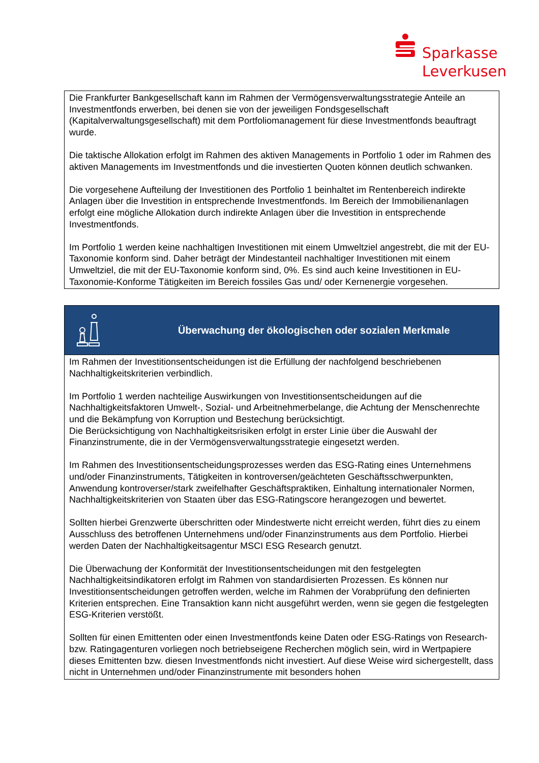Sparkasse
Leverkusen
Die Frankfurter Bankgesellschaft kann im Rahmen der Vermögensverwaltungsstrategie Anteile an Investmentfonds erwerben, bei denen sie von der jeweiligen Fondsgesellschaft (Kapitalverwaltungsgesellschaft) mit dem Portfoliomanagement für diese Investmentfonds beauftragt wurde.
Die taktische Allokation erfolgt im Rahmen des aktiven Managements in Portfolio 1 oder im Rahmen des aktiven Managements im Investmentfonds und die investierten Quoten können deutlich schwanken.
Die vorgesehene Aufteilung der Investitionen des Portfolio 1 beinhaltet im Rentenbereich indirekte Anlagen über die Investition in entsprechende Investmentfonds. Im Bereich der Immobilienanlagen erfolgt eine mögliche Allokation durch indirekte Anlagen über die Investition in entsprechende Investmentfonds.
Im Portfolio 1 werden keine nachhaltigen Investitionen mit einem Umweltziel angestrebt, die mit der EU-Taxonomie konform sind. Daher beträgt der Mindestanteil nachhaltiger Investitionen mit einem Umweltziel, die mit der EU-Taxonomie konform sind, 0%. Es sind auch keine Investitionen in EU-Taxonomie-Konforme Tätigkeiten im Bereich fossiles Gas und/ oder Kernenergie vorgesehen.
Überwachung der ökologischen oder sozialen Merkmale
Im Rahmen der Investitionsentscheidungen ist die Erfüllung der nachfolgend beschriebenen Nachhaltigkeitskriterien verbindlich.
Im Portfolio 1 werden nachteilige Auswirkungen von Investitionsentscheidungen auf die Nachhaltigkeitsfaktoren Umwelt-, Sozial- und Arbeitnehmerbelange, die Achtung der Menschenrechte und die Bekämpfung von Korruption und Bestechung berücksichtigt.
Die Berücksichtigung von Nachhaltigkeitsrisiken erfolgt in erster Linie über die Auswahl der Finanzinstrumente, die in der Vermögensverwaltungsstrategie eingesetzt werden.
Im Rahmen des Investitionsentscheidungsprozesses werden das ESG-Rating eines Unternehmens und/oder Finanzinstruments, Tätigkeiten in kontroversen/geächteten Geschäftsschwerpunkten, Anwendung kontroverser/stark zweifelhafter Geschäftspraktiken, Einhaltung internationaler Normen, Nachhaltigkeitskriterien von Staaten über das ESG-Ratingscore herangezogen und bewertet.
Sollten hierbei Grenzwerte überschritten oder Mindestwerte nicht erreicht werden, führt dies zu einem Ausschluss des betroffenen Unternehmens und/oder Finanzinstruments aus dem Portfolio. Hierbei werden Daten der Nachhaltigkeitsagentur MSCI ESG Research genutzt.
Die Überwachung der Konformität der Investitionsentscheidungen mit den festgelegten Nachhaltigkeitsindikatoren erfolgt im Rahmen von standardisierten Prozessen. Es können nur Investitionsentscheidungen getroffen werden, welche im Rahmen der Vorabprüfung den definierten Kriterien entsprechen. Eine Transaktion kann nicht ausgeführt werden, wenn sie gegen die festgelegten ESG-Kriterien verstößt.
Sollten für einen Emittenten oder einen Investmentfonds keine Daten oder ESG-Ratings von Research- bzw. Ratingagenturen vorliegen noch betriebseigene Recherchen möglich sein, wird in Wertpapiere dieses Emittenten bzw. diesen Investmentfonds nicht investiert. Auf diese Weise wird sichergestellt, dass nicht in Unternehmen und/oder Finanzinstrumente mit besonders hohen